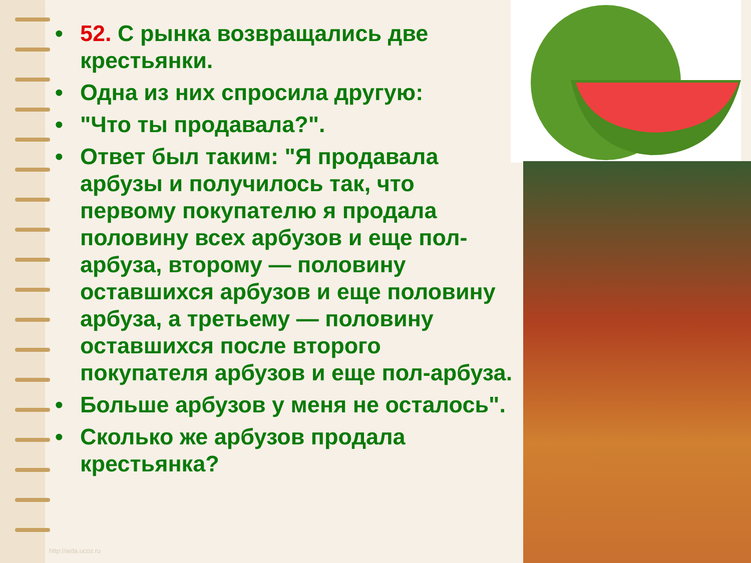• 52. С рынка возвращались две крестьянки.
• Одна из них спросила другую:
• "Что ты продавала?".
• Ответ был таким: "Я продавала арбузы и получилось так, что первому покупателю я продала половину всех арбузов и еще пол-арбуза, второму — половину оставшихся арбузов и еще половину арбуза, а третьему — половину оставшихся после второго покупателя арбузов и еще пол-арбуза.
• Больше арбузов у меня не осталось".
• Сколько же арбузов продала крестьянка?
http://aida.ucoz.ru